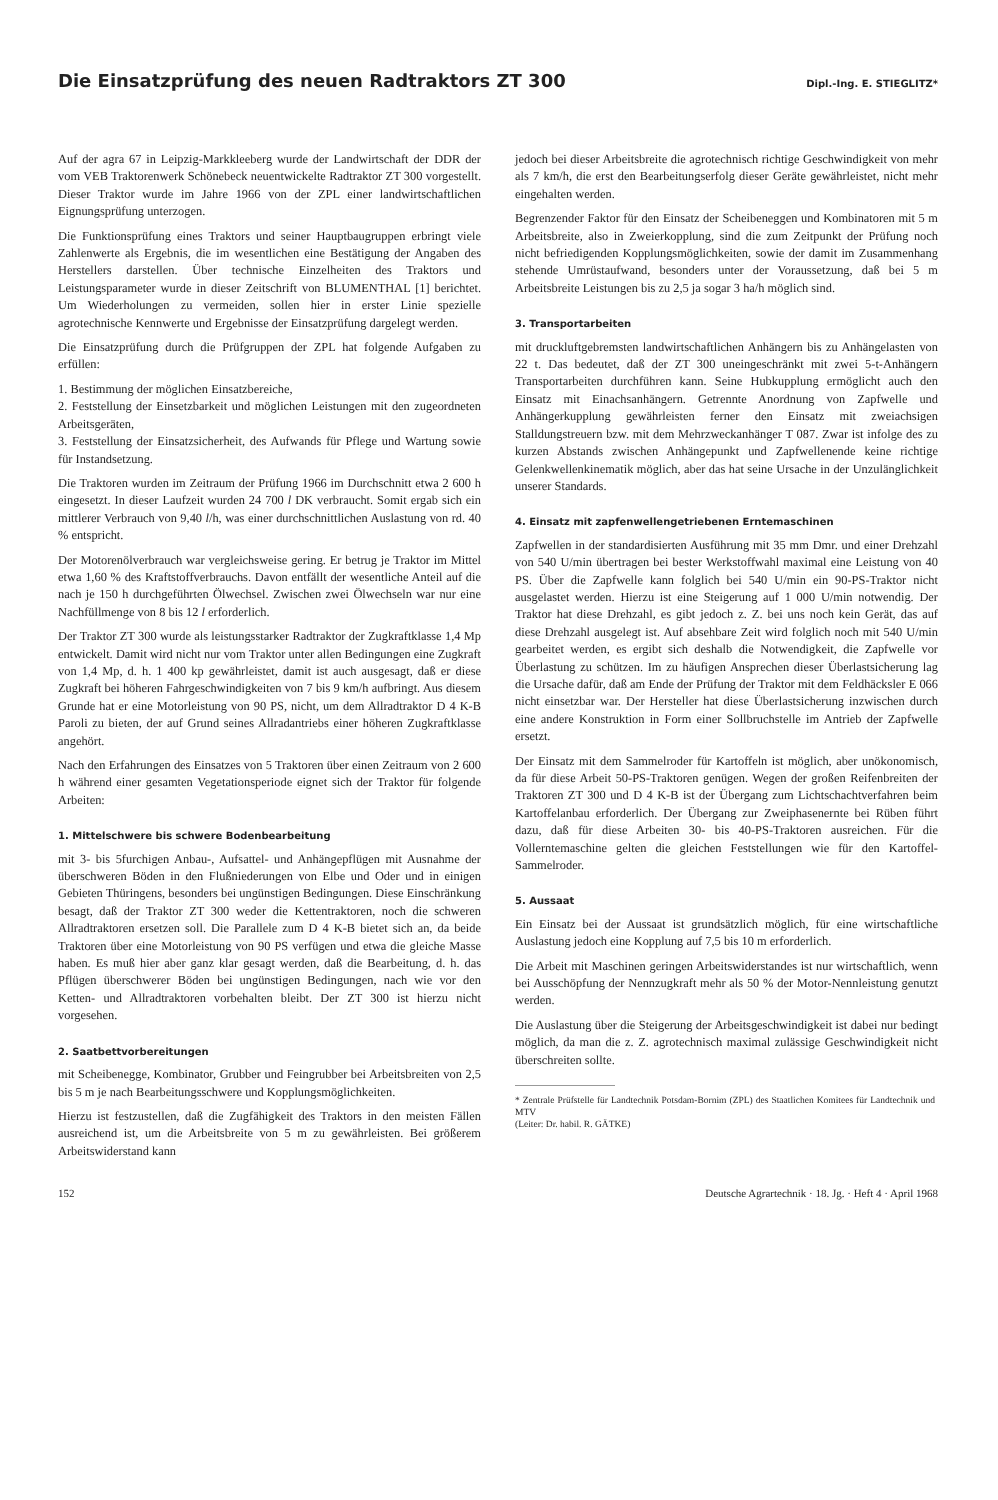Die Einsatzprüfung des neuen Radtraktors ZT 300
Dipl.-Ing. E. STIEGLITZ*
Auf der agra 67 in Leipzig-Markkleeberg wurde der Landwirtschaft der DDR der vom VEB Traktorenwerk Schönebeck neuentwickelte Radtraktor ZT 300 vorgestellt. Dieser Traktor wurde im Jahre 1966 von der ZPL einer landwirtschaftlichen Eignungsprüfung unterzogen.
Die Funktionsprüfung eines Traktors und seiner Hauptbaugruppen erbringt viele Zahlenwerte als Ergebnis, die im wesentlichen eine Bestätigung der Angaben des Herstellers darstellen. Über technische Einzelheiten des Traktors und Leistungsparameter wurde in dieser Zeitschrift von BLUMENTHAL [1] berichtet. Um Wiederholungen zu vermeiden, sollen hier in erster Linie spezielle agrotechnische Kennwerte und Ergebnisse der Einsatzprüfung dargelegt werden.
Die Einsatzprüfung durch die Prüfgruppen der ZPL hat folgende Aufgaben zu erfüllen:
1. Bestimmung der möglichen Einsatzbereiche,
2. Feststellung der Einsetzbarkeit und möglichen Leistungen mit den zugeordneten Arbeitsgeräten,
3. Feststellung der Einsatzsicherheit, des Aufwands für Pflege und Wartung sowie für Instandsetzung.
Die Traktoren wurden im Zeitraum der Prüfung 1966 im Durchschnitt etwa 2 600 h eingesetzt. In dieser Laufzeit wurden 24 700 l DK verbraucht. Somit ergab sich ein mittlerer Verbrauch von 9,40 l/h, was einer durchschnittlichen Auslastung von rd. 40 % entspricht.
Der Motorenölverbrauch war vergleichsweise gering. Er betrug je Traktor im Mittel etwa 1,60 % des Kraftstoffverbrauchs. Davon entfällt der wesentliche Anteil auf die nach je 150 h durchgeführten Ölwechsel. Zwischen zwei Ölwechseln war nur eine Nachfüllmenge von 8 bis 12 l erforderlich.
Der Traktor ZT 300 wurde als leistungsstarker Radtraktor der Zugkraftklasse 1,4 Mp entwickelt. Damit wird nicht nur vom Traktor unter allen Bedingungen eine Zugkraft von 1,4 Mp, d. h. 1 400 kp gewährleistet, damit ist auch ausgesagt, daß er diese Zugkraft bei höheren Fahrgeschwindigkeiten von 7 bis 9 km/h aufbringt. Aus diesem Grunde hat er eine Motorleistung von 90 PS, nicht, um dem Allradtraktor D 4 K-B Paroli zu bieten, der auf Grund seines Allradantriebs einer höheren Zugkraftklasse angehört.
Nach den Erfahrungen des Einsatzes von 5 Traktoren über einen Zeitraum von 2 600 h während einer gesamten Vegetationsperiode eignet sich der Traktor für folgende Arbeiten:
1. Mittelschwere bis schwere Bodenbearbeitung
mit 3- bis 5furchigen Anbau-, Aufsattel- und Anhängepflügen mit Ausnahme der überschweren Böden in den Flußniederungen von Elbe und Oder und in einigen Gebieten Thüringens, besonders bei ungünstigen Bedingungen. Diese Einschränkung besagt, daß der Traktor ZT 300 weder die Kettentraktoren, noch die schweren Allradtraktoren ersetzen soll. Die Parallele zum D 4 K-B bietet sich an, da beide Traktoren über eine Motorleistung von 90 PS verfügen und etwa die gleiche Masse haben. Es muß hier aber ganz klar gesagt werden, daß die Bearbeitung, d. h. das Pflügen überschwerer Böden bei ungünstigen Bedingungen, nach wie vor den Ketten- und Allradtraktoren vorbehalten bleibt. Der ZT 300 ist hierzu nicht vorgesehen.
2. Saatbettvorbereitungen
mit Scheibenegge, Kombinator, Grubber und Feingrubber bei Arbeitsbreiten von 2,5 bis 5 m je nach Bearbeitungsschwere und Kopplungsmöglichkeiten.
Hierzu ist festzustellen, daß die Zugfähigkeit des Traktors in den meisten Fällen ausreichend ist, um die Arbeitsbreite von 5 m zu gewährleisten. Bei größerem Arbeitswiderstand kann
jedoch bei dieser Arbeitsbreite die agrotechnisch richtige Geschwindigkeit von mehr als 7 km/h, die erst den Bearbeitungserfolg dieser Geräte gewährleistet, nicht mehr eingehalten werden.
Begrenzender Faktor für den Einsatz der Scheibeneggen und Kombinatoren mit 5 m Arbeitsbreite, also in Zweierkopplung, sind die zum Zeitpunkt der Prüfung noch nicht befriedigenden Kopplungsmöglichkeiten, sowie der damit im Zusammenhang stehende Umrüstaufwand, besonders unter der Voraussetzung, daß bei 5 m Arbeitsbreite Leistungen bis zu 2,5 ja sogar 3 ha/h möglich sind.
3. Transportarbeiten
mit druckluftgebremsten landwirtschaftlichen Anhängern bis zu Anhängelasten von 22 t. Das bedeutet, daß der ZT 300 uneingeschränkt mit zwei 5-t-Anhängern Transportarbeiten durchführen kann. Seine Hubkupplung ermöglicht auch den Einsatz mit Einachsanhängern. Getrennte Anordnung von Zapfwelle und Anhängerkupplung gewährleisten ferner den Einsatz mit zweiachsigen Stalldungstreuern bzw. mit dem Mehrzweckanhänger T 087. Zwar ist infolge des zu kurzen Abstands zwischen Anhängepunkt und Zapfwellenende keine richtige Gelenkwellenkinematik möglich, aber das hat seine Ursache in der Unzulänglichkeit unserer Standards.
4. Einsatz mit zapfenwellengetriebenen Erntemaschinen
Zapfwellen in der standardisierten Ausführung mit 35 mm Dmr. und einer Drehzahl von 540 U/min übertragen bei bester Werkstoffwahl maximal eine Leistung von 40 PS. Über die Zapfwelle kann folglich bei 540 U/min ein 90-PS-Traktor nicht ausgelastet werden. Hierzu ist eine Steigerung auf 1 000 U/min notwendig. Der Traktor hat diese Drehzahl, es gibt jedoch z. Z. bei uns noch kein Gerät, das auf diese Drehzahl ausgelegt ist. Auf absehbare Zeit wird folglich noch mit 540 U/min gearbeitet werden, es ergibt sich deshalb die Notwendigkeit, die Zapfwelle vor Überlastung zu schützen. Im zu häufigen Ansprechen dieser Überlastsicherung lag die Ursache dafür, daß am Ende der Prüfung der Traktor mit dem Feldhäcksler E 066 nicht einsetzbar war. Der Hersteller hat diese Überlastsicherung inzwischen durch eine andere Konstruktion in Form einer Sollbruchstelle im Antrieb der Zapfwelle ersetzt.
Der Einsatz mit dem Sammelroder für Kartoffeln ist möglich, aber unökonomisch, da für diese Arbeit 50-PS-Traktoren genügen. Wegen der großen Reifenbreiten der Traktoren ZT 300 und D 4 K-B ist der Übergang zum Lichtschachtverfahren beim Kartoffelanbau erforderlich. Der Übergang zur Zweiphasenernte bei Rüben führt dazu, daß für diese Arbeiten 30- bis 40-PS-Traktoren ausreichen. Für die Vollerntemaschine gelten die gleichen Feststellungen wie für den Kartoffel-Sammelroder.
5. Aussaat
Ein Einsatz bei der Aussaat ist grundsätzlich möglich, für eine wirtschaftliche Auslastung jedoch eine Kopplung auf 7,5 bis 10 m erforderlich.
Die Arbeit mit Maschinen geringen Arbeitswiderstandes ist nur wirtschaftlich, wenn bei Ausschöpfung der Nennzugkraft mehr als 50 % der Motor-Nennleistung genutzt werden.
Die Auslastung über die Steigerung der Arbeitsgeschwindigkeit ist dabei nur bedingt möglich, da man die z. Z. agrotechnisch maximal zulässige Geschwindigkeit nicht überschreiten sollte.
* Zentrale Prüfstelle für Landtechnik Potsdam-Bornim (ZPL) des Staatlichen Komitees für Landtechnik und MTV
(Leiter: Dr. habil. R. GÄTKE)
152 Deutsche Agrartechnik · 18. Jg. · Heft 4 · April 1968